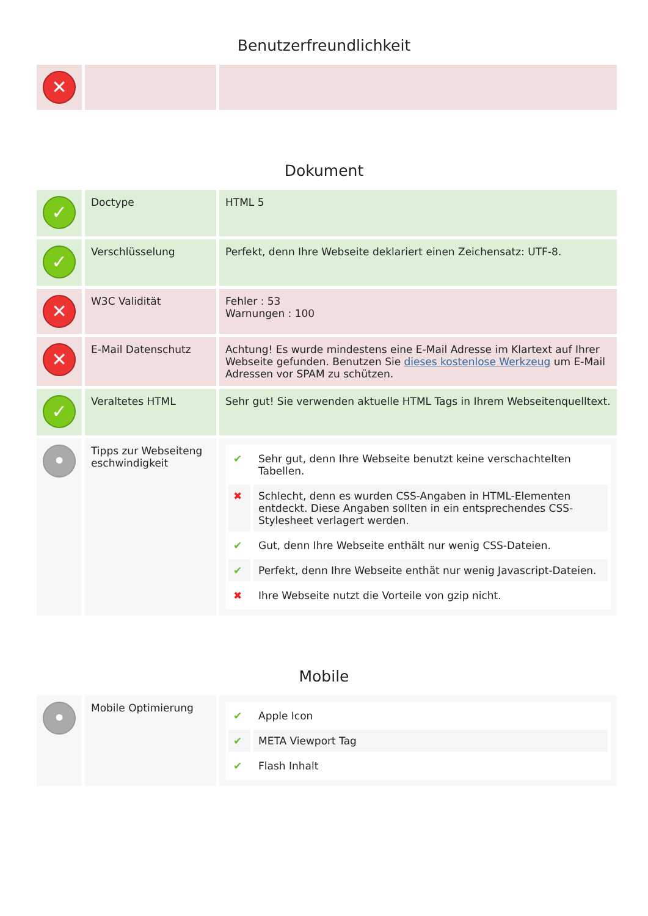Benutzerfreundlichkeit
| ✕ | | |
Dokument
| ✓ | Doctype | HTML 5 |
| ✓ | Verschlüsselung | Perfekt, denn Ihre Webseite deklariert einen Zeichensatz: UTF-8. |
| ✕ | W3C Validität | Fehler : 53 Warnungen : 100 |
| ✕ | E-Mail Datenschutz | Achtung! Es wurde mindestens eine E-Mail Adresse im Klartext auf Ihrer Webseite gefunden. Benutzen Sie dieses kostenlose Werkzeug um E-Mail Adressen vor SPAM zu schützen. |
| ✓ | Veraltetes HTML | Sehr gut! Sie verwenden aktuelle HTML Tags in Ihrem Webseitenquelltext. |
| • | Tipps zur Webseiteng eschwindigkeit | / ✔ / Sehr gut, denn Ihre Webseite benutzt keine verschachtelten Tabellen. / / ✖ / Schlecht, denn es wurden CSS-Angaben in HTML-Elementen entdeckt. Diese Angaben sollten in ein entsprechendes CSS-Stylesheet verlagert werden. / / ✔ / Gut, denn Ihre Webseite enthält nur wenig CSS-Dateien. / / ✔ / Perfekt, denn Ihre Webseite enthät nur wenig Javascript-Dateien. / / ✖ / Ihre Webseite nutzt die Vorteile von gzip nicht. / |
Mobile
| • | Mobile Optimierung | / ✔ / Apple Icon / / ✔ / META Viewport Tag / / ✔ / Flash Inhalt / |